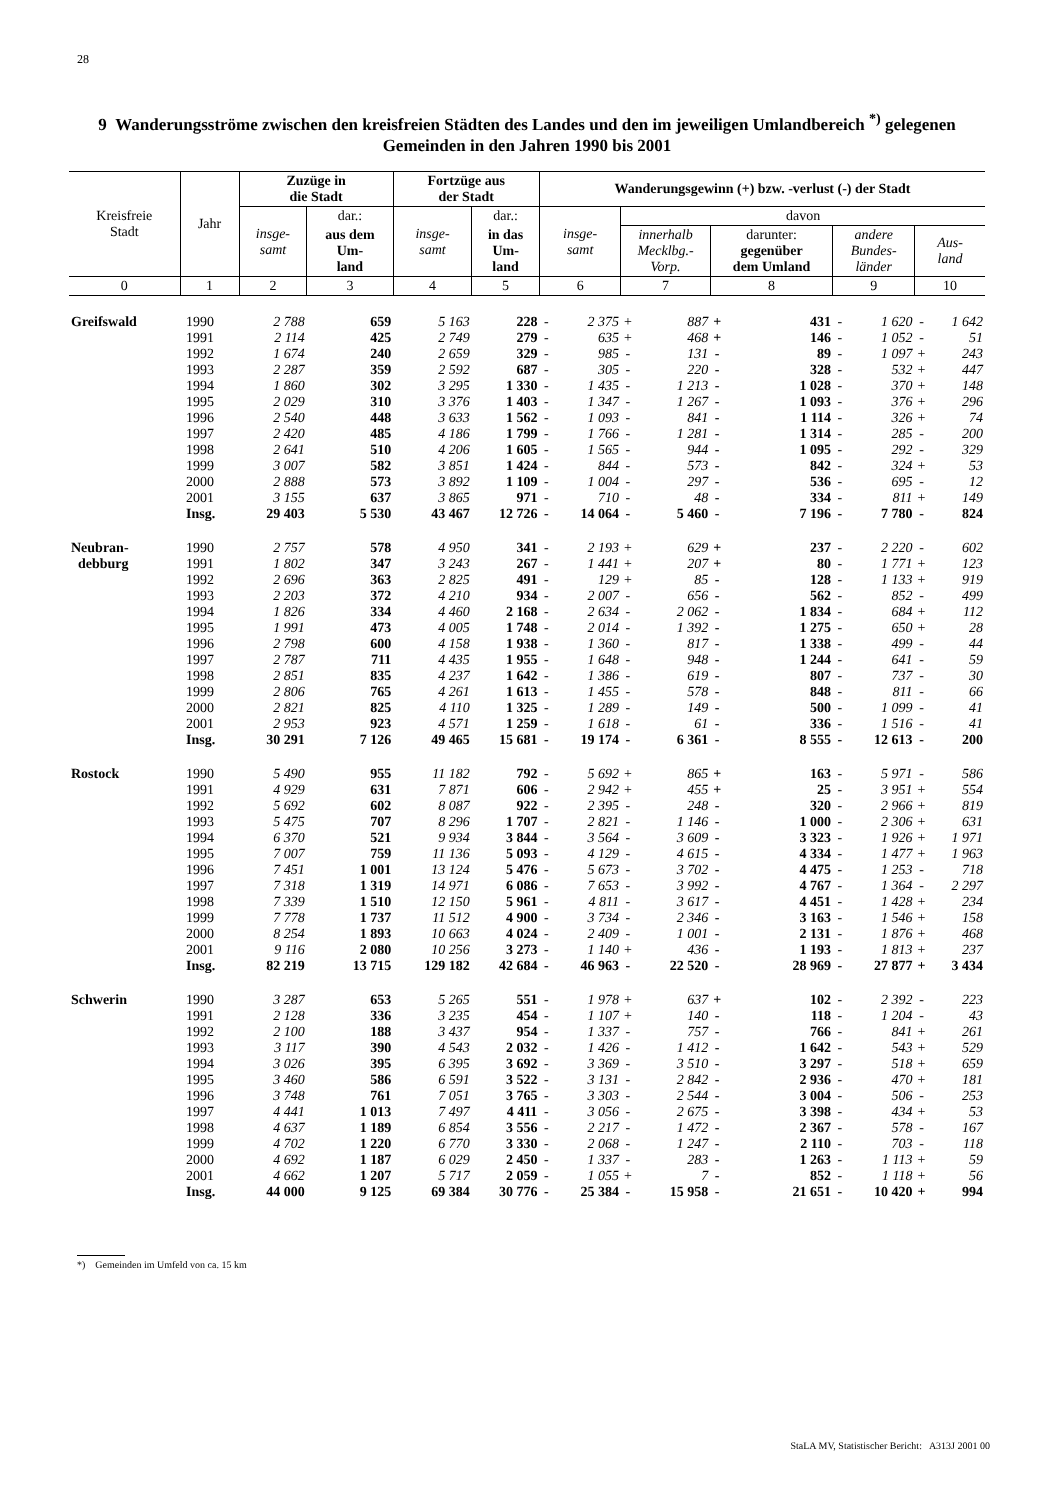28
9 Wanderungsströme zwischen den kreisfreien Städten des Landes und den im jeweiligen Umlandbereich <sup>*)</sup> gelegenen Gemeinden in den Jahren 1990 bis 2001
| Kreisfreie Stadt | Jahr | Zuzüge in die Stadt | | Fortzüge aus der Stadt | | Wanderungsgewinn (+) bzw. -verlust (-) der Stadt | | | | | | | | | |
| --- | --- | --- | --- | --- | --- | --- | --- | --- | --- | --- | --- | --- | --- | --- | --- |
| | | insge- samt | dar.: | insge- samt | dar.: | insge- samt | | davon | | | | | | | |
| | | | aus dem Um- land | | in das Um- land | | | innerhalb Mecklbg.- Vorp. | | darunter: gegenüber dem Umland | | andere Bundes- länder | | Aus- land | |
| 0 | 1 | 2 | 3 | 4 | 5 | 6 | | 7 | | 8 | | 9 | | 10 | |
| Greifswald | 1990 | 2 788 | 659 | 5 163 | 228 | - | 2 375 | + | 887 | + | 431 | - | 1 620 | - | 1 642 |
| | 1991 | 2 114 | 425 | 2 749 | 279 | - | 635 | + | 468 | + | 146 | - | 1 052 | - | 51 |
| | 1992 | 1 674 | 240 | 2 659 | 329 | - | 985 | - | 131 | - | 89 | - | 1 097 | + | 243 |
| | 1993 | 2 287 | 359 | 2 592 | 687 | - | 305 | - | 220 | - | 328 | - | 532 | + | 447 |
| | 1994 | 1 860 | 302 | 3 295 | 1 330 | - | 1 435 | - | 1 213 | - | 1 028 | - | 370 | + | 148 |
| | 1995 | 2 029 | 310 | 3 376 | 1 403 | - | 1 347 | - | 1 267 | - | 1 093 | - | 376 | + | 296 |
| | 1996 | 2 540 | 448 | 3 633 | 1 562 | - | 1 093 | - | 841 | - | 1 114 | - | 326 | + | 74 |
| | 1997 | 2 420 | 485 | 4 186 | 1 799 | - | 1 766 | - | 1 281 | - | 1 314 | - | 285 | - | 200 |
| | 1998 | 2 641 | 510 | 4 206 | 1 605 | - | 1 565 | - | 944 | - | 1 095 | - | 292 | - | 329 |
| | 1999 | 3 007 | 582 | 3 851 | 1 424 | - | 844 | - | 573 | - | 842 | - | 324 | + | 53 |
| | 2000 | 2 888 | 573 | 3 892 | 1 109 | - | 1 004 | - | 297 | - | 536 | - | 695 | - | 12 |
| | 2001 | 3 155 | 637 | 3 865 | 971 | - | 710 | - | 48 | - | 334 | - | 811 | + | 149 |
| | Insg. | 29 403 | 5 530 | 43 467 | 12 726 | - | 14 064 | - | 5 460 | - | 7 196 | - | 7 780 | - | 824 |
| Neubran- | 1990 | 2 757 | 578 | 4 950 | 341 | - | 2 193 | + | 629 | + | 237 | - | 2 220 | - | 602 |
| debburg | 1991 | 1 802 | 347 | 3 243 | 267 | - | 1 441 | + | 207 | + | 80 | - | 1 771 | + | 123 |
| | 1992 | 2 696 | 363 | 2 825 | 491 | - | 129 | + | 85 | - | 128 | - | 1 133 | + | 919 |
| | 1993 | 2 203 | 372 | 4 210 | 934 | - | 2 007 | - | 656 | - | 562 | - | 852 | - | 499 |
| | 1994 | 1 826 | 334 | 4 460 | 2 168 | - | 2 634 | - | 2 062 | - | 1 834 | - | 684 | + | 112 |
| | 1995 | 1 991 | 473 | 4 005 | 1 748 | - | 2 014 | - | 1 392 | - | 1 275 | - | 650 | + | 28 |
| | 1996 | 2 798 | 600 | 4 158 | 1 938 | - | 1 360 | - | 817 | - | 1 338 | - | 499 | - | 44 |
| | 1997 | 2 787 | 711 | 4 435 | 1 955 | - | 1 648 | - | 948 | - | 1 244 | - | 641 | - | 59 |
| | 1998 | 2 851 | 835 | 4 237 | 1 642 | - | 1 386 | - | 619 | - | 807 | - | 737 | - | 30 |
| | 1999 | 2 806 | 765 | 4 261 | 1 613 | - | 1 455 | - | 578 | - | 848 | - | 811 | - | 66 |
| | 2000 | 2 821 | 825 | 4 110 | 1 325 | - | 1 289 | - | 149 | - | 500 | - | 1 099 | - | 41 |
| | 2001 | 2 953 | 923 | 4 571 | 1 259 | - | 1 618 | - | 61 | - | 336 | - | 1 516 | - | 41 |
| | Insg. | 30 291 | 7 126 | 49 465 | 15 681 | - | 19 174 | - | 6 361 | - | 8 555 | - | 12 613 | - | 200 |
| Rostock | 1990 | 5 490 | 955 | 11 182 | 792 | - | 5 692 | + | 865 | + | 163 | - | 5 971 | - | 586 |
| | 1991 | 4 929 | 631 | 7 871 | 606 | - | 2 942 | + | 455 | + | 25 | - | 3 951 | + | 554 |
| | 1992 | 5 692 | 602 | 8 087 | 922 | - | 2 395 | - | 248 | - | 320 | - | 2 966 | + | 819 |
| | 1993 | 5 475 | 707 | 8 296 | 1 707 | - | 2 821 | - | 1 146 | - | 1 000 | - | 2 306 | + | 631 |
| | 1994 | 6 370 | 521 | 9 934 | 3 844 | - | 3 564 | - | 3 609 | - | 3 323 | - | 1 926 | + | 1 971 |
| | 1995 | 7 007 | 759 | 11 136 | 5 093 | - | 4 129 | - | 4 615 | - | 4 334 | - | 1 477 | + | 1 963 |
| | 1996 | 7 451 | 1 001 | 13 124 | 5 476 | - | 5 673 | - | 3 702 | - | 4 475 | - | 1 253 | - | 718 |
| | 1997 | 7 318 | 1 319 | 14 971 | 6 086 | - | 7 653 | - | 3 992 | - | 4 767 | - | 1 364 | - | 2 297 |
| | 1998 | 7 339 | 1 510 | 12 150 | 5 961 | - | 4 811 | - | 3 617 | - | 4 451 | - | 1 428 | + | 234 |
| | 1999 | 7 778 | 1 737 | 11 512 | 4 900 | - | 3 734 | - | 2 346 | - | 3 163 | - | 1 546 | + | 158 |
| | 2000 | 8 254 | 1 893 | 10 663 | 4 024 | - | 2 409 | - | 1 001 | - | 2 131 | - | 1 876 | + | 468 |
| | 2001 | 9 116 | 2 080 | 10 256 | 3 273 | - | 1 140 | + | 436 | - | 1 193 | - | 1 813 | + | 237 |
| | Insg. | 82 219 | 13 715 | 129 182 | 42 684 | - | 46 963 | - | 22 520 | - | 28 969 | - | 27 877 | + | 3 434 |
| Schwerin | 1990 | 3 287 | 653 | 5 265 | 551 | - | 1 978 | + | 637 | + | 102 | - | 2 392 | - | 223 |
| | 1991 | 2 128 | 336 | 3 235 | 454 | - | 1 107 | + | 140 | - | 118 | - | 1 204 | - | 43 |
| | 1992 | 2 100 | 188 | 3 437 | 954 | - | 1 337 | - | 757 | - | 766 | - | 841 | + | 261 |
| | 1993 | 3 117 | 390 | 4 543 | 2 032 | - | 1 426 | - | 1 412 | - | 1 642 | - | 543 | + | 529 |
| | 1994 | 3 026 | 395 | 6 395 | 3 692 | - | 3 369 | - | 3 510 | - | 3 297 | - | 518 | + | 659 |
| | 1995 | 3 460 | 586 | 6 591 | 3 522 | - | 3 131 | - | 2 842 | - | 2 936 | - | 470 | + | 181 |
| | 1996 | 3 748 | 761 | 7 051 | 3 765 | - | 3 303 | - | 2 544 | - | 3 004 | - | 506 | - | 253 |
| | 1997 | 4 441 | 1 013 | 7 497 | 4 411 | - | 3 056 | - | 2 675 | - | 3 398 | - | 434 | + | 53 |
| | 1998 | 4 637 | 1 189 | 6 854 | 3 556 | - | 2 217 | - | 1 472 | - | 2 367 | - | 578 | - | 167 |
| | 1999 | 4 702 | 1 220 | 6 770 | 3 330 | - | 2 068 | - | 1 247 | - | 2 110 | - | 703 | - | 118 |
| | 2000 | 4 692 | 1 187 | 6 029 | 2 450 | - | 1 337 | - | 283 | - | 1 263 | - | 1 113 | + | 59 |
| | 2001 | 4 662 | 1 207 | 5 717 | 2 059 | - | 1 055 | + | 7 | - | 852 | - | 1 118 | + | 56 |
| | Insg. | 44 000 | 9 125 | 69 384 | 30 776 | - | 25 384 | - | 15 958 | - | 21 651 | - | 10 420 | + | 994 |
*) Gemeinden im Umfeld von ca. 15 km
StaLA MV, Statistischer Bericht: A313J 2001 00